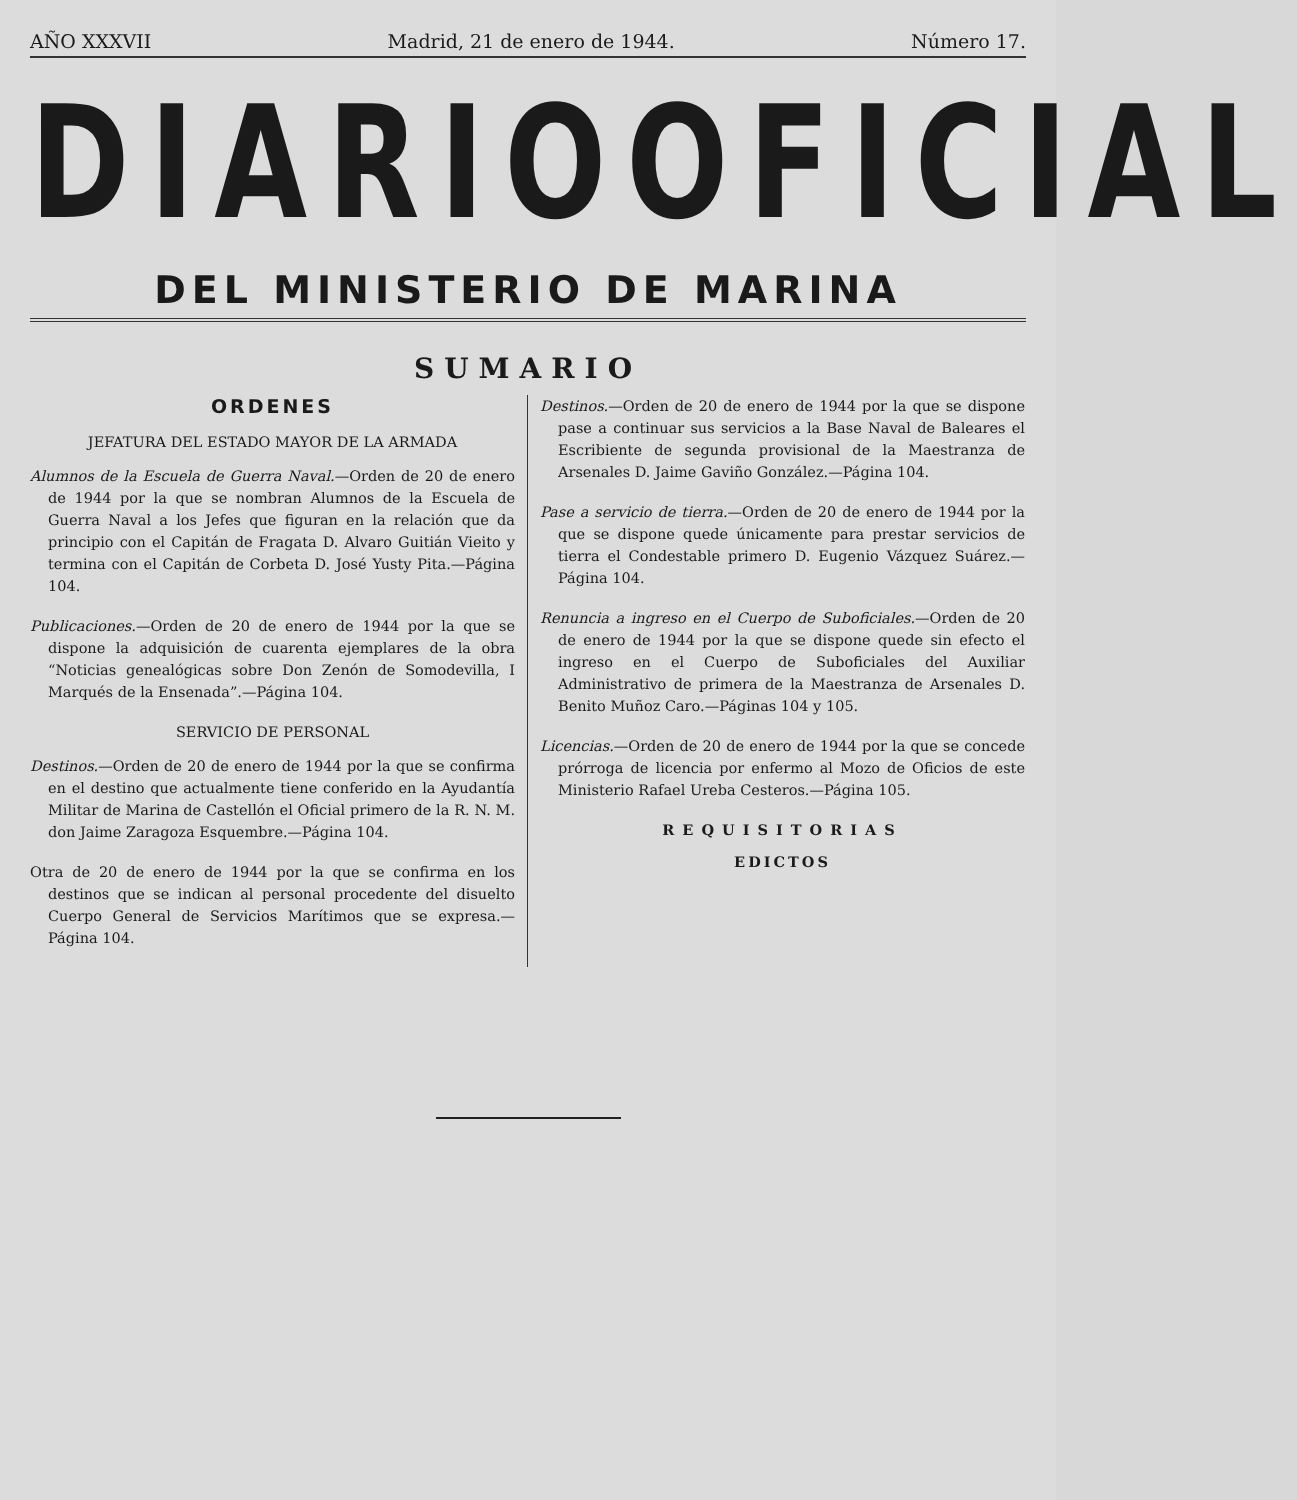AÑO XXXVII Madrid, 21 de enero de 1944. Número 17.
DIARIO OFICIAL
DEL MINISTERIO DE MARINA
SUMARIO
ORDENES
JEFATURA DEL ESTADO MAYOR DE LA ARMADA
Alumnos de la Escuela de Guerra Naval.—Orden de 20 de enero de 1944 por la que se nombran Alumnos de la Escuela de Guerra Naval a los Jefes que figuran en la relación que da principio con el Capitán de Fragata D. Alvaro Guitián Vieito y termina con el Capitán de Corbeta D. José Yusty Pita.—Página 104.
Publicaciones.—Orden de 20 de enero de 1944 por la que se dispone la adquisición de cuarenta ejemplares de la obra “Noticias genealógicas sobre Don Zenón de Somodevilla, I Marqués de la Ensenada”.—Página 104.
SERVICIO DE PERSONAL
Destinos.—Orden de 20 de enero de 1944 por la que se confirma en el destino que actualmente tiene conferido en la Ayudantía Militar de Marina de Castellón el Oficial primero de la R. N. M. don Jaime Zaragoza Esquembre.—Página 104.
Otra de 20 de enero de 1944 por la que se confirma en los destinos que se indican al personal procedente del disuelto Cuerpo General de Servicios Marítimos que se expresa.—Página 104.
Destinos.—Orden de 20 de enero de 1944 por la que se dispone pase a continuar sus servicios a la Base Naval de Baleares el Escribiente de segunda provisional de la Maestranza de Arsenales D. Jaime Gaviño González.—Página 104.
Pase a servicio de tierra.—Orden de 20 de enero de 1944 por la que se dispone quede únicamente para prestar servicios de tierra el Condestable primero D. Eugenio Vázquez Suárez.—Página 104.
Renuncia a ingreso en el Cuerpo de Suboficiales.—Orden de 20 de enero de 1944 por la que se dispone quede sin efecto el ingreso en el Cuerpo de Suboficiales del Auxiliar Administrativo de primera de la Maestranza de Arsenales D. Benito Muñoz Caro.—Páginas 104 y 105.
Licencias.—Orden de 20 de enero de 1944 por la que se concede prórroga de licencia por enfermo al Mozo de Oficios de este Ministerio Rafael Ureba Cesteros.—Página 105.
REQUISITORIAS
EDICTOS